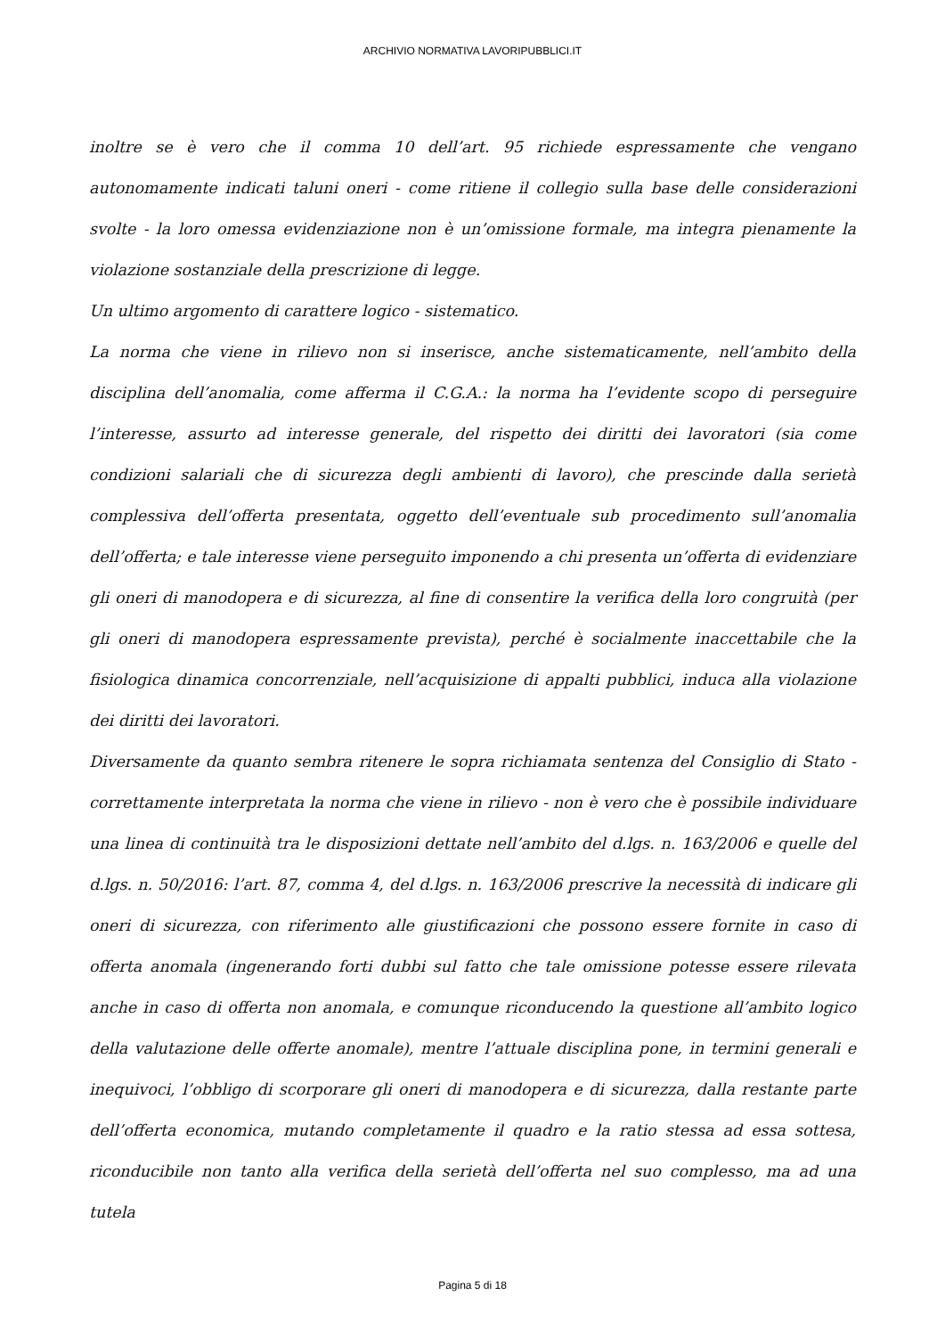ARCHIVIO NORMATIVA LAVORIPUBBLICI.IT
inoltre se è vero che il comma 10 dell’art. 95 richiede espressamente che vengano autonomamente indicati taluni oneri - come ritiene il collegio sulla base delle considerazioni svolte - la loro omessa evidenziazione non è un’omissione formale, ma integra pienamente la violazione sostanziale della prescrizione di legge.
Un ultimo argomento di carattere logico - sistematico.
La norma che viene in rilievo non si inserisce, anche sistematicamente, nell’ambito della disciplina dell’anomalia, come afferma il C.G.A.: la norma ha l’evidente scopo di perseguire l’interesse, assurto ad interesse generale, del rispetto dei diritti dei lavoratori (sia come condizioni salariali che di sicurezza degli ambienti di lavoro), che prescinde dalla serietà complessiva dell’offerta presentata, oggetto dell’eventuale sub procedimento sull’anomalia dell’offerta; e tale interesse viene perseguito imponendo a chi presenta un’offerta di evidenziare gli oneri di manodopera e di sicurezza, al fine di consentire la verifica della loro congruità (per gli oneri di manodopera espressamente prevista), perché è socialmente inaccettabile che la fisiologica dinamica concorrenziale, nell’acquisizione di appalti pubblici, induca alla violazione dei diritti dei lavoratori.
Diversamente da quanto sembra ritenere le sopra richiamata sentenza del Consiglio di Stato - correttamente interpretata la norma che viene in rilievo - non è vero che è possibile individuare una linea di continuità tra le disposizioni dettate nell’ambito del d.lgs. n. 163/2006 e quelle del d.lgs. n. 50/2016: l’art. 87, comma 4, del d.lgs. n. 163/2006 prescrive la necessità di indicare gli oneri di sicurezza, con riferimento alle giustificazioni che possono essere fornite in caso di offerta anomala (ingenerando forti dubbi sul fatto che tale omissione potesse essere rilevata anche in caso di offerta non anomala, e comunque riconducendo la questione all’ambito logico della valutazione delle offerte anomale), mentre l’attuale disciplina pone, in termini generali e inequivoci, l’obbligo di scorporare gli oneri di manodopera e di sicurezza, dalla restante parte dell’offerta economica, mutando completamente il quadro e la ratio stessa ad essa sottesa, riconducibile non tanto alla verifica della serietà dell’offerta nel suo complesso, ma ad una tutela
Pagina 5 di 18